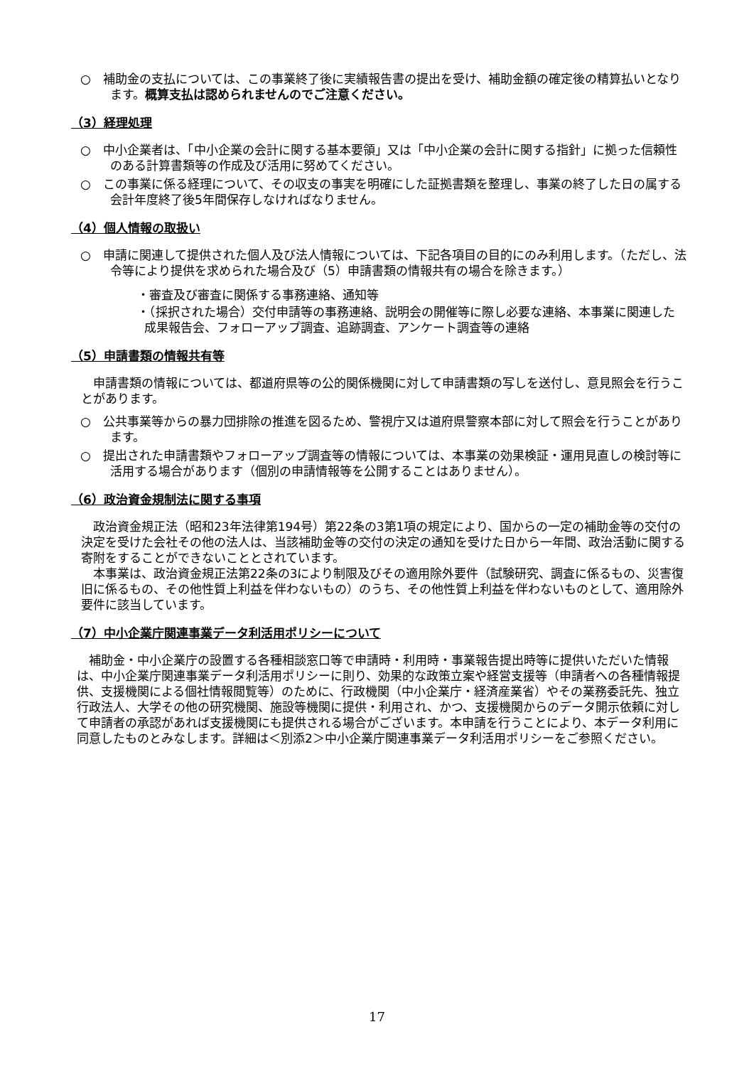○　補助金の支払については、この事業終了後に実績報告書の提出を受け、補助金額の確定後の精算払いとなります。概算支払は認められませんのでご注意ください。
（3）経理処理
○　中小企業者は、「中小企業の会計に関する基本要領」又は「中小企業の会計に関する指針」に拠った信頼性のある計算書類等の作成及び活用に努めてください。
○　この事業に係る経理について、その収支の事実を明確にした証拠書類を整理し、事業の終了した日の属する会計年度終了後5年間保存しなければなりません。
（4）個人情報の取扱い
○　申請に関連して提供された個人及び法人情報については、下記各項目の目的にのみ利用します。（ただし、法令等により提供を求められた場合及び（5）申請書類の情報共有の場合を除きます。）
・審査及び審査に関係する事務連絡、通知等
・（採択された場合）交付申請等の事務連絡、説明会の開催等に際し必要な連絡、本事業に関連した成果報告会、フォローアップ調査、追跡調査、アンケート調査等の連絡
（5）申請書類の情報共有等
申請書類の情報については、都道府県等の公的関係機関に対して申請書類の写しを送付し、意見照会を行うことがあります。
○　公共事業等からの暴力団排除の推進を図るため、警視庁又は道府県警察本部に対して照会を行うことがあります。
○　提出された申請書類やフォローアップ調査等の情報については、本事業の効果検証・運用見直しの検討等に活用する場合があります（個別の申請情報等を公開することはありません）。
（6）政治資金規制法に関する事項
政治資金規正法（昭和23年法律第194号）第22条の3第1項の規定により、国からの一定の補助金等の交付の決定を受けた会社その他の法人は、当該補助金等の交付の決定の通知を受けた日から一年間、政治活動に関する寄附をすることができないこととされています。
本事業は、政治資金規正法第22条の3により制限及びその適用除外要件（試験研究、調査に係るもの、災害復旧に係るもの、その他性質上利益を伴わないもの）のうち、その他性質上利益を伴わないものとして、適用除外要件に該当しています。
（7）中小企業庁関連事業データ利活用ポリシーについて
補助金・中小企業庁の設置する各種相談窓口等で申請時・利用時・事業報告提出時等に提供いただいた情報は、中小企業庁関連事業データ利活用ポリシーに則り、効果的な政策立案や経営支援等（申請者への各種情報提供、支援機関による個社情報閲覧等）のために、行政機関（中小企業庁・経済産業省）やその業務委託先、独立行政法人、大学その他の研究機関、施設等機関に提供・利用され、かつ、支援機関からのデータ開示依頼に対して申請者の承認があれば支援機関にも提供される場合がございます。本申請を行うことにより、本データ利用に同意したものとみなします。詳細は＜別添2＞中小企業庁関連事業データ利活用ポリシーをご参照ください。
17